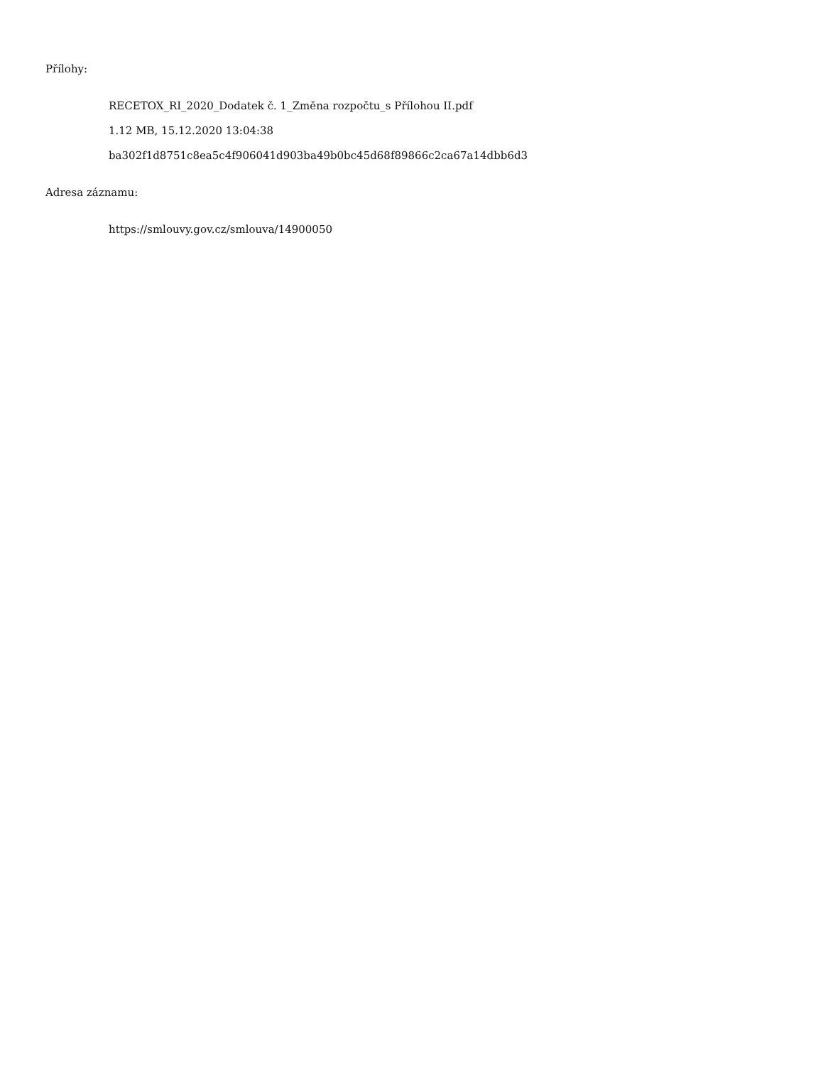Přílohy:
RECETOX_RI_2020_Dodatek č. 1_Změna rozpočtu_s Přílohou II.pdf
1.12 MB, 15.12.2020 13:04:38
ba302f1d8751c8ea5c4f906041d903ba49b0bc45d68f89866c2ca67a14dbb6d3
Adresa záznamu:
https://smlouvy.gov.cz/smlouva/14900050